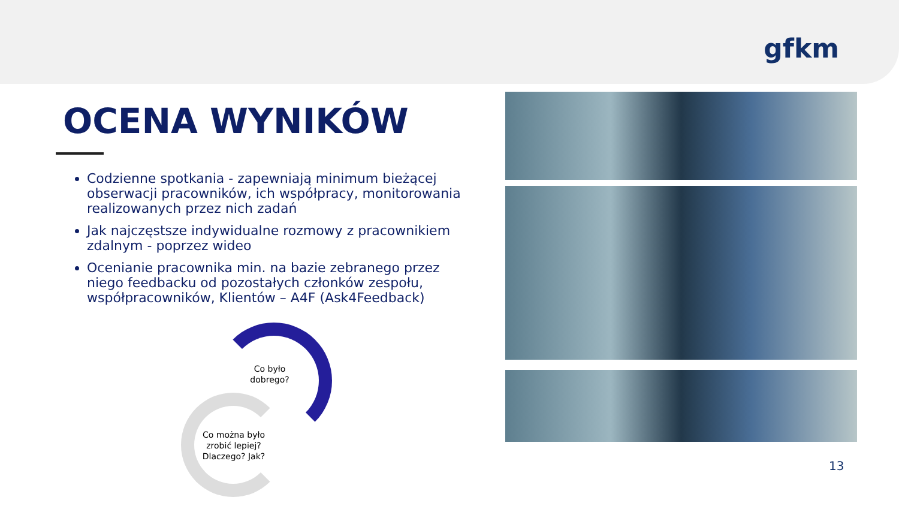gfkm
OCENA WYNIKÓW
Codzienne spotkania - zapewniają minimum bieżącej obserwacji pracowników, ich współpracy, monitorowania realizowanych przez nich zadań
Jak najczęstsze indywidualne rozmowy z pracownikiem zdalnym - poprzez wideo
Ocenianie pracownika min. na bazie zebranego przez niego feedbacku od pozostałych członków zespołu, współpracowników, Klientów – A4F (Ask4Feedback)
Co było dobrego?
Co można było zrobić lepiej? Dlaczego? Jak?
13